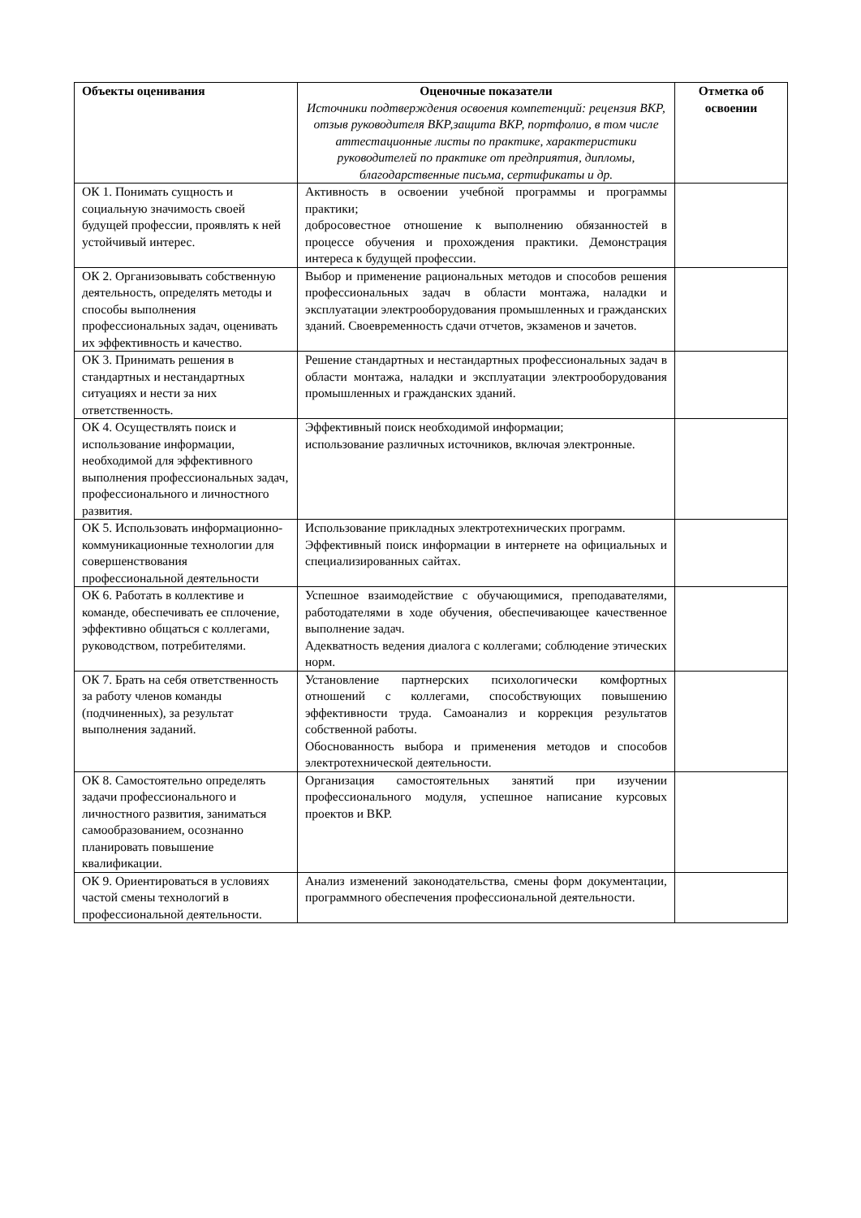| Объекты оценивания | Оценочные показатели Источники подтверждения освоения компетенций: рецензия ВКР, отзыв руководителя ВКР,защита ВКР, портфолио, в том числе аттестационные листы по практике, характеристики руководителей по практике от предприятия, дипломы, благодарственные письма, сертификаты и др. | Отметка об освоении |
| --- | --- | --- |
| ОК 1. Понимать сущность и социальную значимость своей будущей профессии, проявлять к ней устойчивый интерес. | Активность в освоении учебной программы и программы практики; добросовестное отношение к выполнению обязанностей в процессе обучения и прохождения практики. Демонстрация интереса к будущей профессии. | |
| ОК 2. Организовывать собственную деятельность, определять методы и способы выполнения профессиональных задач, оценивать их эффективность и качество. | Выбор и применение рациональных методов и способов решения профессиональных задач в области монтажа, наладки и эксплуатации электрооборудования промышленных и гражданских зданий. Своевременность сдачи отчетов, экзаменов и зачетов. | |
| ОК 3. Принимать решения в стандартных и нестандартных ситуациях и нести за них ответственность. | Решение стандартных и нестандартных профессиональных задач в области монтажа, наладки и эксплуатации электрооборудования промышленных и гражданских зданий. | |
| ОК 4. Осуществлять поиск и использование информации, необходимой для эффективного выполнения профессиональных задач, профессионального и личностного развития. | Эффективный поиск необходимой информации; использование различных источников, включая электронные. | |
| ОК 5. Использовать информационно-коммуникационные технологии для совершенствования профессиональной деятельности | Использование прикладных электротехнических программ. Эффективный поиск информации в интернете на официальных и специализированных сайтах. | |
| ОК 6. Работать в коллективе и команде, обеспечивать ее сплочение, эффективно общаться с коллегами, руководством, потребителями. | Успешное взаимодействие с обучающимися, преподавателями, работодателями в ходе обучения, обеспечивающее качественное выполнение задач. Адекватность ведения диалога с коллегами; соблюдение этических норм. | |
| ОК 7. Брать на себя ответственность за работу членов команды (подчиненных), за результат выполнения заданий. | Установление партнерских психологически комфортных отношений с коллегами, способствующих повышению эффективности труда. Самоанализ и коррекция результатов собственной работы. Обоснованность выбора и применения методов и способов электротехнической деятельности. | |
| ОК 8. Самостоятельно определять задачи профессионального и личностного развития, заниматься самообразованием, осознанно планировать повышение квалификации. | Организация самостоятельных занятий при изучении профессионального модуля, успешное написание курсовых проектов и ВКР. | |
| ОК 9. Ориентироваться в условиях частой смены технологий в профессиональной деятельности. | Анализ изменений законодательства, смены форм документации, программного обеспечения профессиональной деятельности. | |